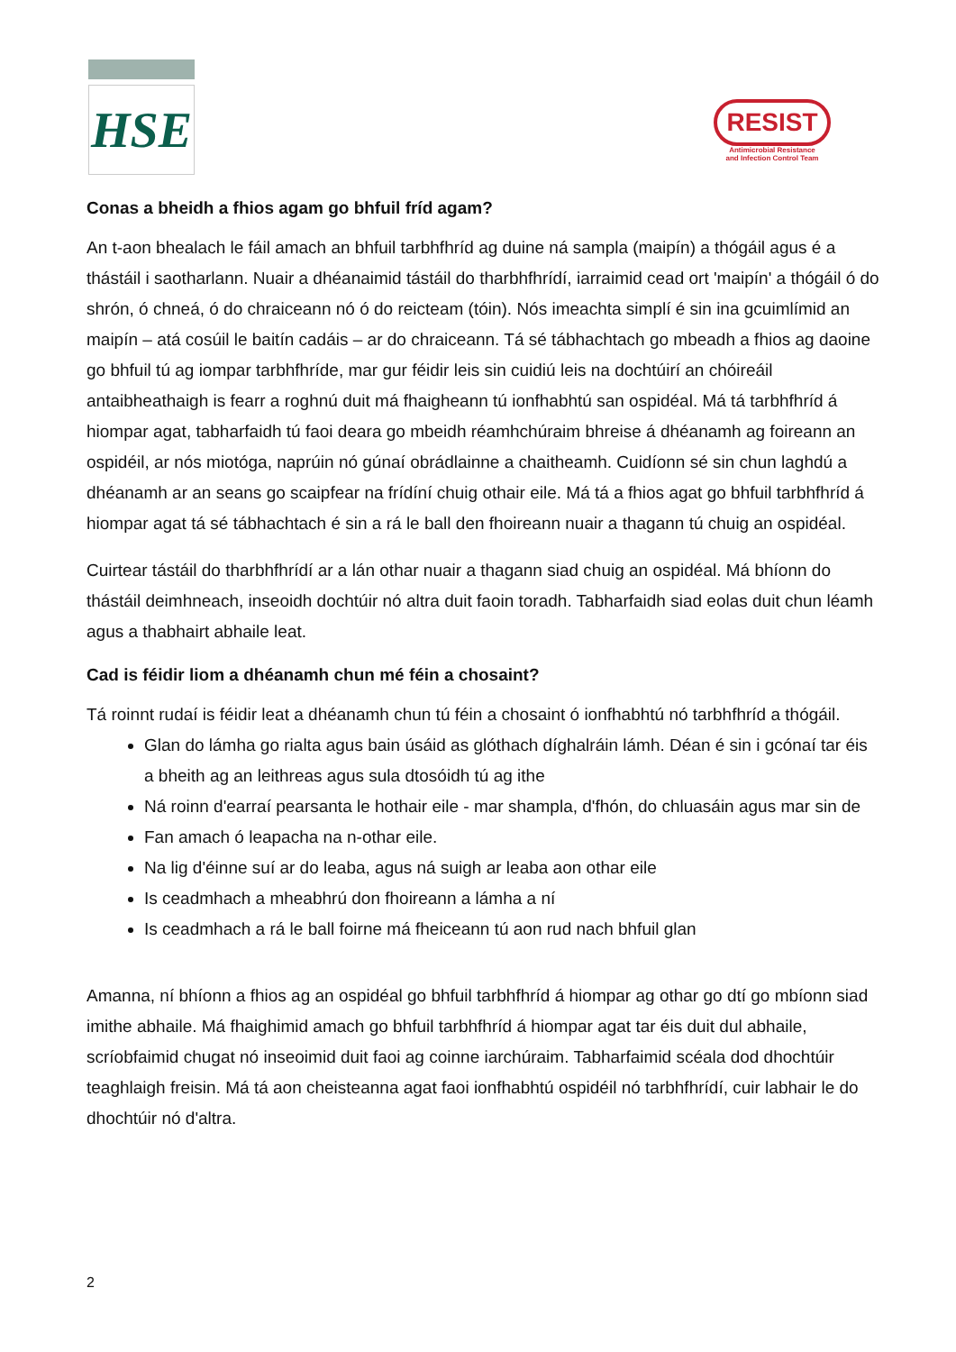HSE
RESIST
Antimicrobial Resistance
and Infection Control Team
Conas a bheidh a fhios agam go bhfuil fríd agam?
An t-aon bhealach le fáil amach an bhfuil tarbhfhríd ag duine ná sampla (maipín) a thógáil agus é a thástáil i saotharlann. Nuair a dhéanaimid tástáil do tharbhfhrídí, iarraimid cead ort 'maipín' a thógáil ó do shrón, ó chneá, ó do chraiceann nó ó do reicteam (tóin). Nós imeachta simplí é sin ina gcuimlímid an maipín – atá cosúil le baitín cadáis – ar do chraiceann. Tá sé tábhachtach go mbeadh a fhios ag daoine go bhfuil tú ag iompar tarbhfhríde, mar gur féidir leis sin cuidiú leis na dochtúirí an chóireáil antaibheathaigh is fearr a roghnú duit má fhaigheann tú ionfhabhtú san ospidéal. Má tá tarbhfhríd á hiompar agat, tabharfaidh tú faoi deara go mbeidh réamhchúraim bhreise á dhéanamh ag foireann an ospidéil, ar nós miotóga, naprúin nó gúnaí obrádlainne a chaitheamh. Cuidíonn sé sin chun laghdú a dhéanamh ar an seans go scaipfear na frídíní chuig othair eile. Má tá a fhios agat go bhfuil tarbhfhríd á hiompar agat tá sé tábhachtach é sin a rá le ball den fhoireann nuair a thagann tú chuig an ospidéal.
Cuirtear tástáil do tharbhfhrídí ar a lán othar nuair a thagann siad chuig an ospidéal. Má bhíonn do thástáil deimhneach, inseoidh dochtúir nó altra duit faoin toradh. Tabharfaidh siad eolas duit chun léamh agus a thabhairt abhaile leat.
Cad is féidir liom a dhéanamh chun mé féin a chosaint?
Tá roinnt rudaí is féidir leat a dhéanamh chun tú féin a chosaint ó ionfhabhtú nó tarbhfhríd a thógáil.
Glan do lámha go rialta agus bain úsáid as glóthach díghalráin lámh. Déan é sin i gcónaí tar éis a bheith ag an leithreas agus sula dtosóidh tú ag ithe
Ná roinn d'earraí pearsanta le hothair eile - mar shampla, d'fhón, do chluasáin agus mar sin de
Fan amach ó leapacha na n-othar eile.
Na lig d'éinne suí ar do leaba, agus ná suigh ar leaba aon othar eile
Is ceadmhach a mheabhrú don fhoireann a lámha a ní
Is ceadmhach a rá le ball foirne má fheiceann tú aon rud nach bhfuil glan
Amanna, ní bhíonn a fhios ag an ospidéal go bhfuil tarbhfhríd á hiompar ag othar go dtí go mbíonn siad imithe abhaile. Má fhaighimid amach go bhfuil tarbhfhríd á hiompar agat tar éis duit dul abhaile, scríobfaimid chugat nó inseoimid duit faoi ag coinne iarchúraim. Tabharfaimid scéala dod dhochtúir teaghlaigh freisin. Má tá aon cheisteanna agat faoi ionfhabhtú ospidéil nó tarbhfhrídí, cuir labhair le do dhochtúir nó d'altra.
2